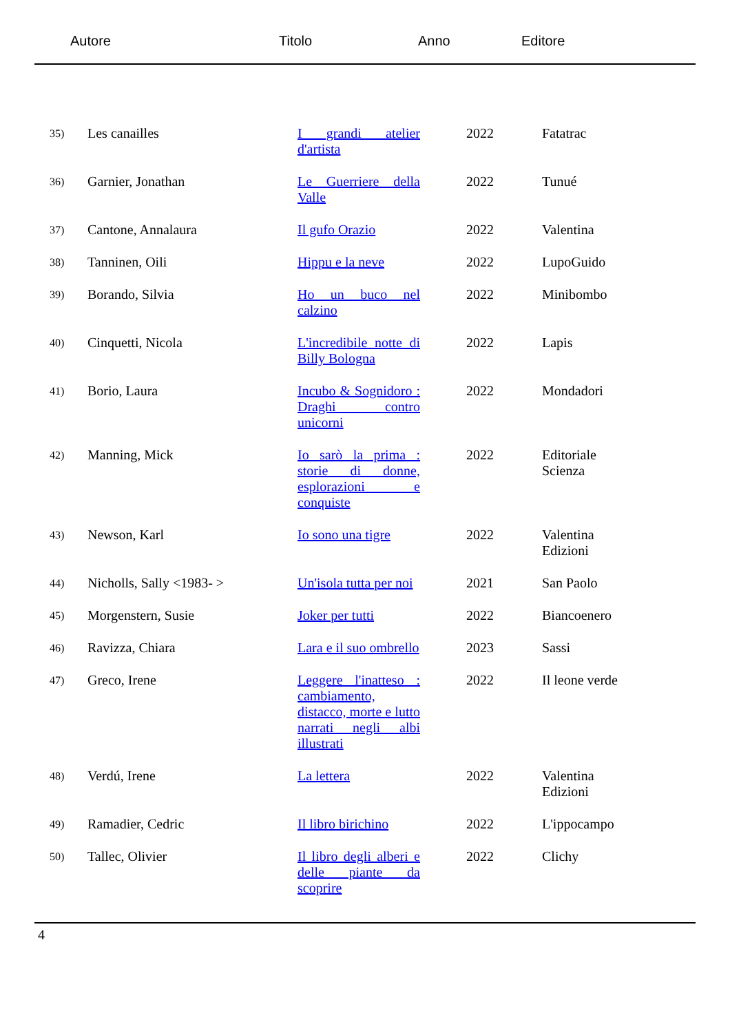Autore Titolo Anno Editore
| 35) | Les canailles | I grandi atelier d'artista | 2022 | Fatatrac |
| 36) | Garnier, Jonathan | Le Guerriere della Valle | 2022 | Tunué |
| 37) | Cantone, Annalaura | Il gufo Orazio | 2022 | Valentina |
| 38) | Tanninen, Oili | Hippu e la neve | 2022 | LupoGuido |
| 39) | Borando, Silvia | Ho un buco nel calzino | 2022 | Minibombo |
| 40) | Cinquetti, Nicola | L'incredibile notte di Billy Bologna | 2022 | Lapis |
| 41) | Borio, Laura | Incubo & Sognidoro : Draghi contro unicorni | 2022 | Mondadori |
| 42) | Manning, Mick | Io sarò la prima : storie di donne, esplorazioni e conquiste | 2022 | Editoriale Scienza |
| 43) | Newson, Karl | Io sono una tigre | 2022 | Valentina Edizioni |
| 44) | Nicholls, Sally <1983- > | Un'isola tutta per noi | 2021 | San Paolo |
| 45) | Morgenstern, Susie | Joker per tutti | 2022 | Biancoenero |
| 46) | Ravizza, Chiara | Lara e il suo ombrello | 2023 | Sassi |
| 47) | Greco, Irene | Leggere l'inatteso : cambiamento, distacco, morte e lutto narrati negli albi illustrati | 2022 | Il leone verde |
| 48) | Verdú, Irene | La lettera | 2022 | Valentina Edizioni |
| 49) | Ramadier, Cedric | Il libro birichino | 2022 | L'ippocampo |
| 50) | Tallec, Olivier | Il libro degli alberi e delle piante da scoprire | 2022 | Clichy |
4